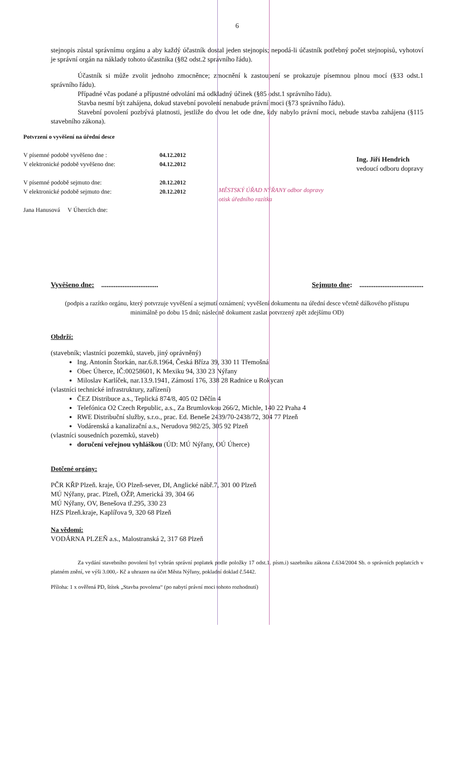6
stejnopis zůstal správnímu orgánu a aby každý účastník dostal jeden stejnopis; nepodá-li účastník potřebný počet stejnopisů, vyhotoví je správní orgán na náklady tohoto účastníka (§82 odst.2 správního řádu).
Účastník si může zvolit jednoho zmocněnce; zmocnění k zastoupení se prokazuje písemnou plnou mocí (§33 odst.1 správního řádu).
Případné včas podané a přípustné odvolání má odkladný účinek (§85 odst.1 správního řádu).
Stavba nesmí být zahájena, dokud stavební povolení nenabude právní moci (§73 správního řádu).
Stavební povolení pozbývá platnosti, jestliže do dvou let ode dne, kdy nabylo právní moci, nebude stavba zahájena (§115 stavebního zákona).
Potvrzení o vyvěšení na úřední desce
V písemné podobě vyvěšeno dne : 04.12.2012
V elektronické podobě vyvěšeno dne: 04.12.2012
V písemné podobě sejmuto dne: 20.12.2012
V elektronické podobě sejmuto dne: 20.12.2012
Jana Hanusová V Úhercích dne:
MĚSTSKÝ ÚŘAD NÝŘANY odbor dopravy
otisk úředního razítka
Ing. Jiří Hendrich
vedoucí odboru dopravy
Vyvěšeno dne: ................................ Sejmuto dne: ....................................
(podpis a razítko orgánu, který potvrzuje vyvěšení a sejmutí oznámení; vyvěšení dokumentu na úřední desce včetně dálkového přístupu minimálně po dobu 15 dnů; následně dokument zaslat potvrzený zpět zdejšímu OD)
Obdrží:
(stavebník; vlastníci pozemků, staveb, jiný oprávněný)
Ing. Antonín Štorkán, nar.6.8.1964, Česká Bříza 39, 330 11 Třemošná
Obec Úherce, IČ:00258601, K Mexiku 94, 330 23 Nýřany
Miloslav Karlíček, nar.13.9.1941, Zámostí 176, 338 28 Radnice u Rokycan
(vlastníci technické infrastruktury, zařízení)
ČEZ Distribuce a.s., Teplická 874/8, 405 02 Děčín 4
Telefónica O2 Czech Republic, a.s., Za Brumlovkou 266/2, Michle, 140 22 Praha 4
RWE Distribuční služby, s.r.o., prac. Ed. Beneše 2439/70-2438/72, 304 77 Plzeň
Vodárenská a kanalizační a.s., Nerudova 982/25, 305 92 Plzeň
(vlastníci sousedních pozemků, staveb)
doručení veřejnou vyhláškou (ÚD: MÚ Nýřany, OÚ Úherce)
Dotčené orgány:
PČR KŘP Plzeň. kraje, ÚO Plzeň-sever, DI, Anglické nábř.7, 301 00 Plzeň
MÚ Nýřany, prac. Plzeň, OŽP, Americká 39, 304 66
MÚ Nýřany, OV, Benešova tř.295, 330 23
HZS Plzeň.kraje, Kaplířova 9, 320 68 Plzeň
Na vědomí:
VODÁRNA PLZEŇ a.s., Malostranská 2, 317 68 Plzeň
Za vydání stavebního povolení byl vybrán správní poplatek podle položky 17 odst.1. písm.i) sazebníku zákona č.634/2004 Sb. o správních poplatcích v platném znění, ve výši 3.000,- Kč a uhrazen na účet Města Nýřany, pokladní doklad č.5442.
Příloha: 1 x ověřená PD, štítek „Stavba povolena“ (po nabytí právní moci tohoto rozhodnutí)